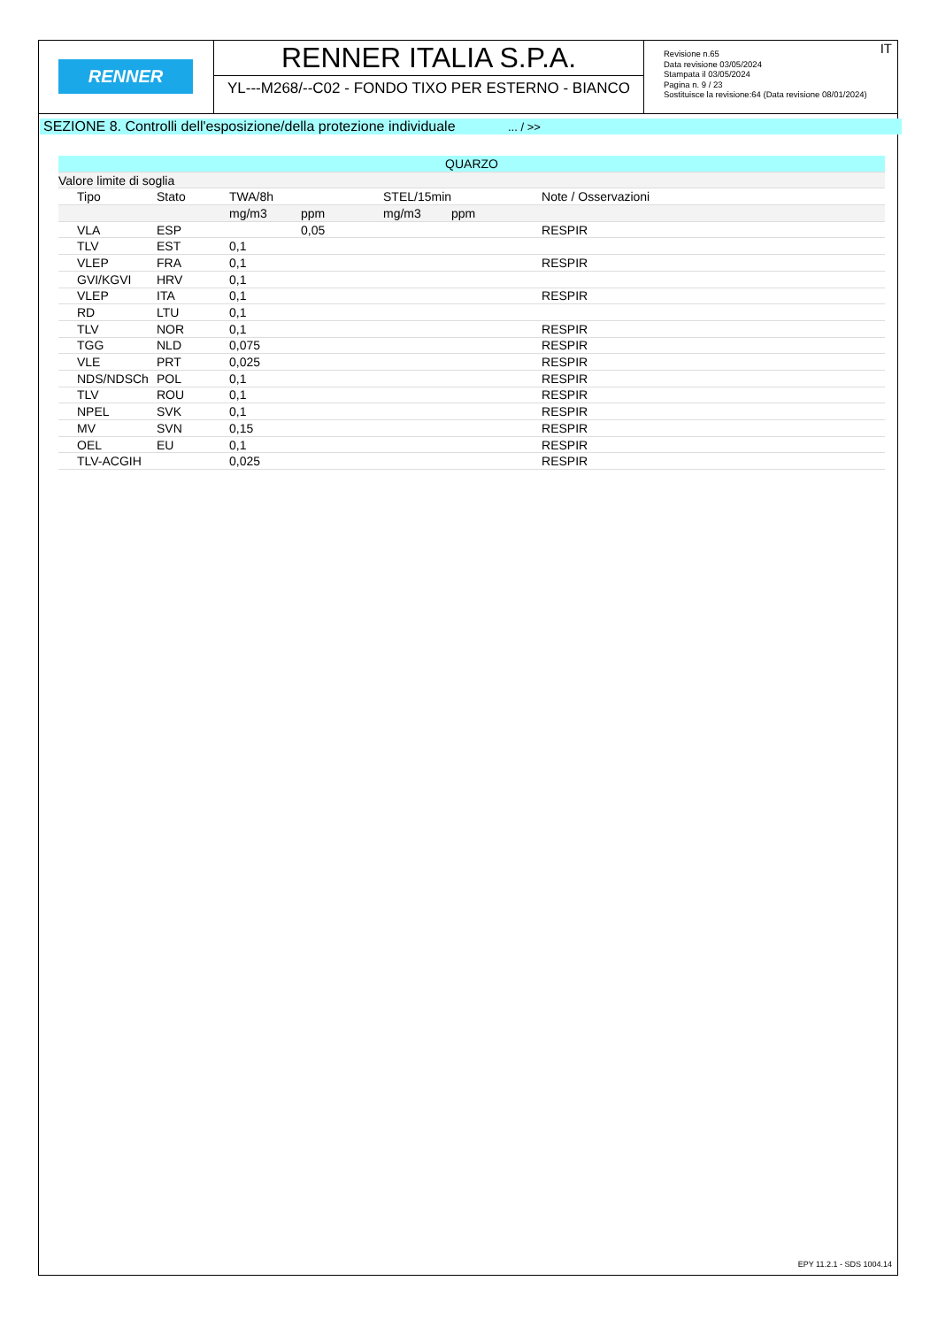RENNER
RENNER ITALIA S.P.A.
YL---M268/--C02 - FONDO TIXO PER ESTERNO - BIANCO
IT Revisione n.65
Data revisione 03/05/2024
Stampata il 03/05/2024
Pagina n. 9 / 23
Sostituisce la revisione:64 (Data revisione 08/01/2024)
SEZIONE 8. Controlli dell'esposizione/della protezione individuale ... / >>
| QUARZO | | | | | | |
| --- | --- | --- | --- | --- | --- | --- |
| Valore limite di soglia | | | | | | |
| Tipo | Stato | TWA/8h | | STEL/15min | | Note / Osservazioni |
| | | mg/m3 | ppm | mg/m3 | ppm | |
| VLA | ESP | | 0,05 | | | RESPIR |
| TLV | EST | 0,1 | | | | |
| VLEP | FRA | 0,1 | | | | RESPIR |
| GVI/KGVI | HRV | 0,1 | | | | |
| VLEP | ITA | 0,1 | | | | RESPIR |
| RD | LTU | 0,1 | | | | |
| TLV | NOR | 0,1 | | | | RESPIR |
| TGG | NLD | 0,075 | | | | RESPIR |
| VLE | PRT | 0,025 | | | | RESPIR |
| NDS/NDSCh | POL | 0,1 | | | | RESPIR |
| TLV | ROU | 0,1 | | | | RESPIR |
| NPEL | SVK | 0,1 | | | | RESPIR |
| MV | SVN | 0,15 | | | | RESPIR |
| OEL | EU | 0,1 | | | | RESPIR |
| TLV-ACGIH | | 0,025 | | | | RESPIR |
EPY 11.2.1 - SDS 1004.14